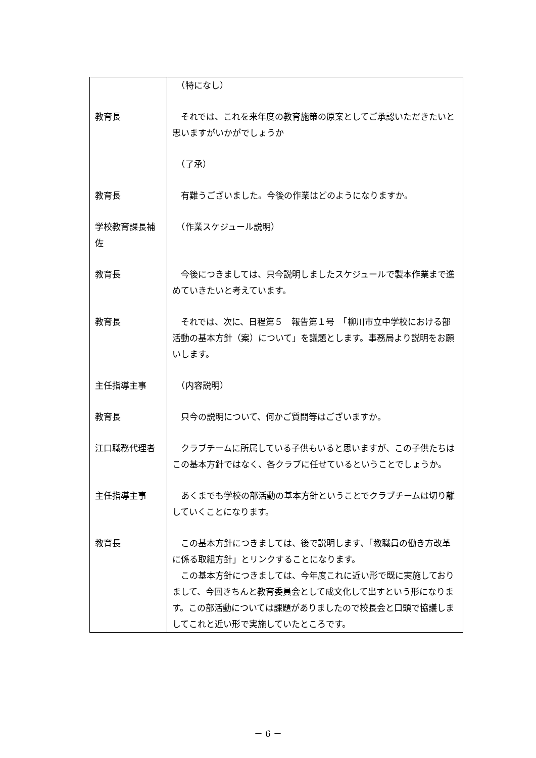| | （特になし） |
| 教育長 | それでは、これを来年度の教育施策の原案としてご承認いただきたいと思いますがいかがでしょうか |
| | （了承） |
| 教育長 | 有難うございました。今後の作業はどのようになりますか。 |
| 学校教育課長補佐 | （作業スケジュール説明） |
| 教育長 | 今後につきましては、只今説明しましたスケジュールで製本作業まで進めていきたいと考えています。 |
| 教育長 | それでは、次に、日程第５ 報告第１号 「柳川市立中学校における部活動の基本方針（案）について」を議題とします。事務局より説明をお願いします。 |
| 主任指導主事 | （内容説明） |
| 教育長 | 只今の説明について、何かご質問等はございますか。 |
| 江口職務代理者 | クラブチームに所属している子供もいると思いますが、この子供たちはこの基本方針ではなく、各クラブに任せているということでしょうか。 |
| 主任指導主事 | あくまでも学校の部活動の基本方針ということでクラブチームは切り離していくことになります。 |
| 教育長 | この基本方針につきましては、後で説明します、「教職員の働き方改革に係る取組方針」とリンクすることになります。 この基本方針につきましては、今年度これに近い形で既に実施しておりまして、今回きちんと教育委員会として成文化して出すという形になります。この部活動については課題がありましたので校長会と口頭で協議しましてこれと近い形で実施していたところです。 |
－ 6 －